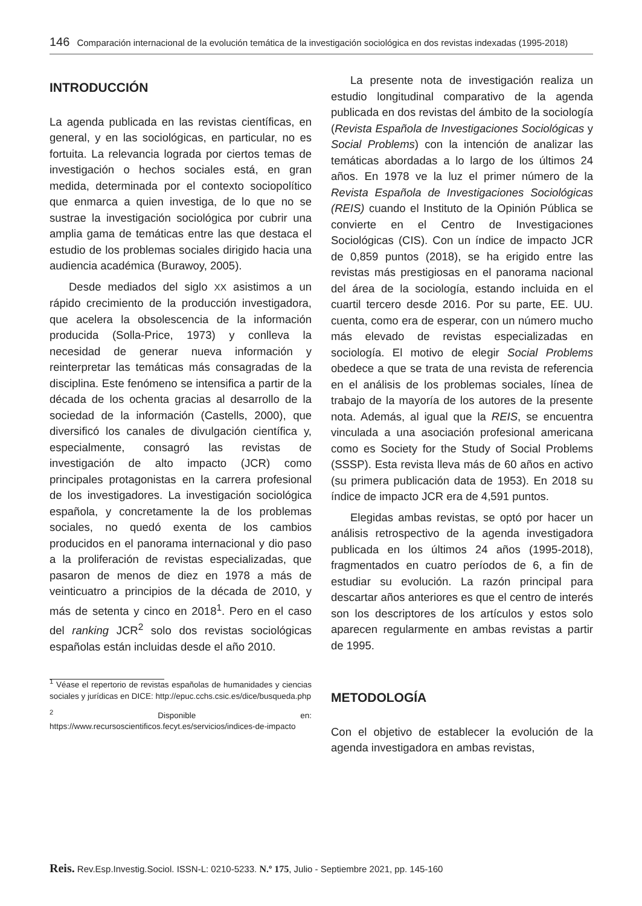146 Comparación internacional de la evolución temática de la investigación sociológica en dos revistas indexadas (1995-2018)
INTRODUCCIÓN
La agenda publicada en las revistas científicas, en general, y en las sociológicas, en particular, no es fortuita. La relevancia lograda por ciertos temas de investigación o hechos sociales está, en gran medida, determinada por el contexto sociopolítico que enmarca a quien investiga, de lo que no se sustrae la investigación sociológica por cubrir una amplia gama de temáticas entre las que destaca el estudio de los problemas sociales dirigido hacia una audiencia académica (Burawoy, 2005).
Desde mediados del siglo XX asistimos a un rápido crecimiento de la producción investigadora, que acelera la obsolescencia de la información producida (Solla-Price, 1973) y conlleva la necesidad de generar nueva información y reinterpretar las temáticas más consagradas de la disciplina. Este fenómeno se intensifica a partir de la década de los ochenta gracias al desarrollo de la sociedad de la información (Castells, 2000), que diversificó los canales de divulgación científica y, especialmente, consagró las revistas de investigación de alto impacto (JCR) como principales protagonistas en la carrera profesional de los investigadores. La investigación sociológica española, y concretamente la de los problemas sociales, no quedó exenta de los cambios producidos en el panorama internacional y dio paso a la proliferación de revistas especializadas, que pasaron de menos de diez en 1978 a más de veinticuatro a principios de la década de 2010, y más de setenta y cinco en 2018<sup>1</sup>. Pero en el caso del ranking JCR<sup>2</sup> solo dos revistas sociológicas españolas están incluidas desde el año 2010.
<sup>1</sup> Véase el repertorio de revistas españolas de humanidades y ciencias sociales y jurídicas en DICE: http://epuc.cchs.csic.es/dice/busqueda.php
<sup>2</sup> Disponible en: https://www.recursoscientificos.fecyt.es/servicios/indices-de-impacto
La presente nota de investigación realiza un estudio longitudinal comparativo de la agenda publicada en dos revistas del ámbito de la sociología (Revista Española de Investigaciones Sociológicas y Social Problems) con la intención de analizar las temáticas abordadas a lo largo de los últimos 24 años. En 1978 ve la luz el primer número de la Revista Española de Investigaciones Sociológicas (REIS) cuando el Instituto de la Opinión Pública se convierte en el Centro de Investigaciones Sociológicas (CIS). Con un índice de impacto JCR de 0,859 puntos (2018), se ha erigido entre las revistas más prestigiosas en el panorama nacional del área de la sociología, estando incluida en el cuartil tercero desde 2016. Por su parte, EE. UU. cuenta, como era de esperar, con un número mucho más elevado de revistas especializadas en sociología. El motivo de elegir Social Problems obedece a que se trata de una revista de referencia en el análisis de los problemas sociales, línea de trabajo de la mayoría de los autores de la presente nota. Además, al igual que la REIS, se encuentra vinculada a una asociación profesional americana como es Society for the Study of Social Problems (SSSP). Esta revista lleva más de 60 años en activo (su primera publicación data de 1953). En 2018 su índice de impacto JCR era de 4,591 puntos.
Elegidas ambas revistas, se optó por hacer un análisis retrospectivo de la agenda investigadora publicada en los últimos 24 años (1995-2018), fragmentados en cuatro períodos de 6, a fin de estudiar su evolución. La razón principal para descartar años anteriores es que el centro de interés son los descriptores de los artículos y estos solo aparecen regularmente en ambas revistas a partir de 1995.
METODOLOGÍA
Con el objetivo de establecer la evolución de la agenda investigadora en ambas revistas,
Reis. Rev.Esp.Investig.Sociol. ISSN-L: 0210-5233. N.º 175, Julio - Septiembre 2021, pp. 145-160